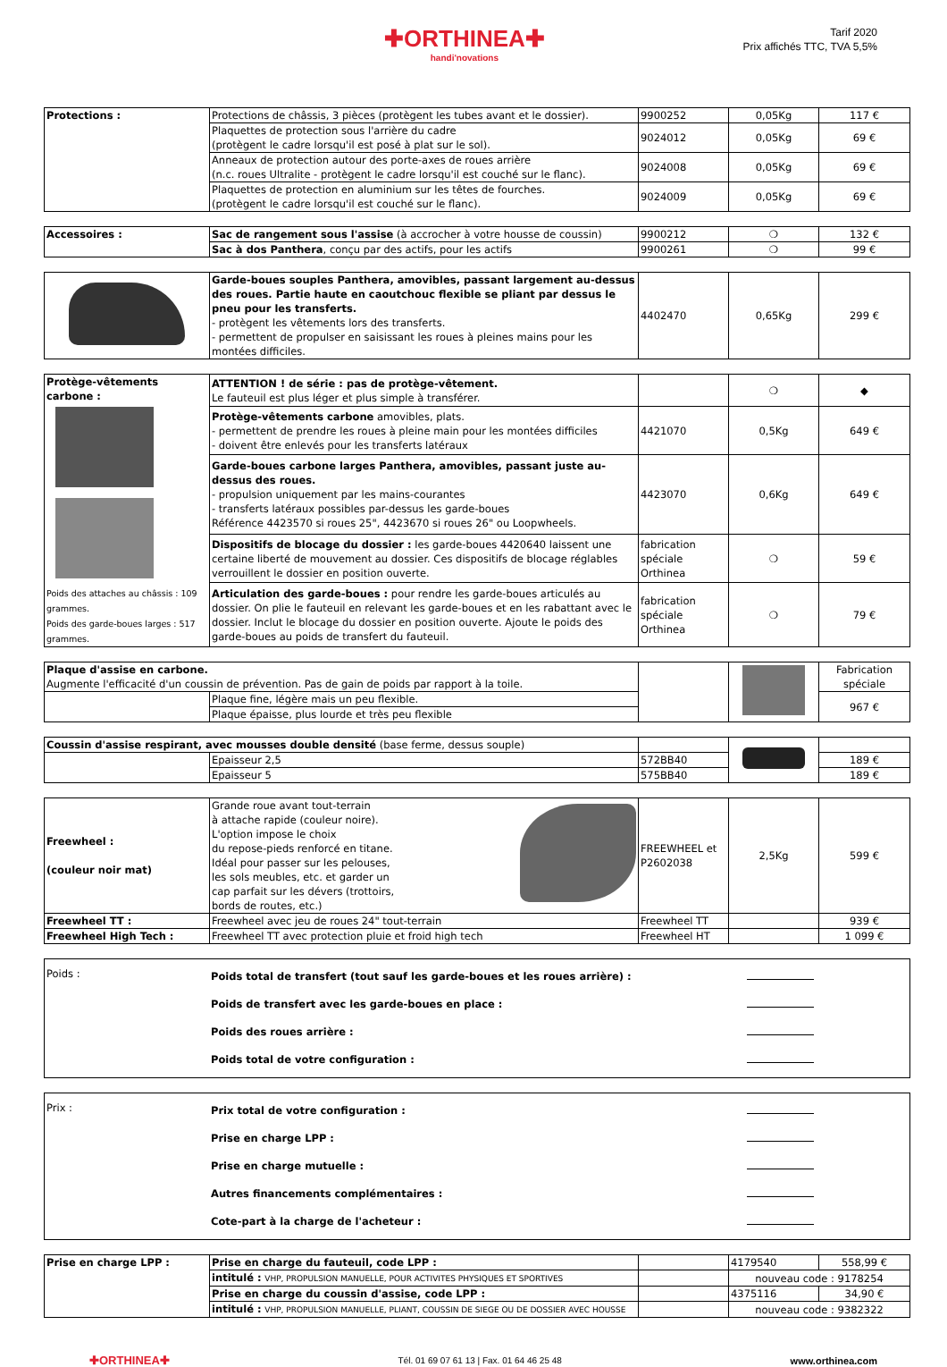✚ORTHINEA✚
handi'novations
Tarif 2020
Prix affichés TTC, TVA 5,5%
| Protections : | Protections de châssis, 3 pièces (protègent les tubes avant et le dossier). | 9900252 | 0,05Kg | 117 € |
| | Plaquettes de protection sous l'arrière du cadre (protègent le cadre lorsqu'il est posé à plat sur le sol). | 9024012 | 0,05Kg | 69 € |
| | Anneaux de protection autour des porte-axes de roues arrière (n.c. roues Ultralite - protègent le cadre lorsqu'il est couché sur le flanc). | 9024008 | 0,05Kg | 69 € |
| | Plaquettes de protection en aluminium sur les têtes de fourches. (protègent le cadre lorsqu'il est couché sur le flanc). | 9024009 | 0,05Kg | 69 € |
| Accessoires : | Sac de rangement sous l'assise (à accrocher à votre housse de coussin) | 9900212 | ❍ | 132 € |
| | Sac à dos Panthera , conçu par des actifs, pour les actifs | 9900261 | ❍ | 99 € |
| | Garde-boues souples Panthera, amovibles, passant largement au-dessus des roues. Partie haute en caoutchouc flexible se pliant par dessus le pneu pour les transferts. - protègent les vêtements lors des transferts. - permettent de propulser en saisissant les roues à pleines mains pour les montées difficiles. | 4402470 | 0,65Kg | 299 € |
| Protège-vêtements carbone : Poids des attaches au châssis : 109 grammes. Poids des garde-boues larges : 517 grammes. | ATTENTION ! de série : pas de protège-vêtement. Le fauteuil est plus léger et plus simple à transférer. | | ❍ | ◆ |
| | Protège-vêtements carbone amovibles, plats. - permettent de prendre les roues à pleine main pour les montées difficiles - doivent être enlevés pour les transferts latéraux | 4421070 | 0,5Kg | 649 € |
| | Garde-boues carbone larges Panthera, amovibles, passant juste au-dessus des roues. - propulsion uniquement par les mains-courantes - transferts latéraux possibles par-dessus les garde-boues Référence 4423570 si roues 25", 4423670 si roues 26" ou Loopwheels. | 4423070 | 0,6Kg | 649 € |
| | Dispositifs de blocage du dossier : les garde-boues 4420640 laissent une certaine liberté de mouvement au dossier. Ces dispositifs de blocage réglables verrouillent le dossier en position ouverte. | fabrication spéciale Orthinea | ❍ | 59 € |
| | Articulation des garde-boues : pour rendre les garde-boues articulés au dossier. On plie le fauteuil en relevant les garde-boues et en les rabattant avec le dossier. Inclut le blocage du dossier en position ouverte. Ajoute le poids des garde-boues au poids de transfert du fauteuil. | fabrication spéciale Orthinea | ❍ | 79 € |
| Plaque d'assise en carbone. Augmente l'efficacité d'un coussin de prévention. Pas de gain de poids par rapport à la toile. | | | | Fabrication spéciale |
| | Plaque fine, légère mais un peu flexible. | | | 967 € |
| | Plaque épaisse, plus lourde et très peu flexible | | | |
| Coussin d'assise respirant, avec mousses double densité (base ferme, dessus souple) | | | | |
| | Epaisseur 2,5 | 572BB40 | | 189 € |
| | Epaisseur 5 | 575BB40 | | 189 € |
| Freewheel : (couleur noir mat) | Grande roue avant tout-terrain à attache rapide (couleur noire). L'option impose le choix du repose-pieds renforcé en titane. Idéal pour passer sur les pelouses, les sols meubles, etc. et garder un cap parfait sur les dévers (trottoirs, bords de routes, etc.) | FREEWHEEL et P2602038 | 2,5Kg | 599 € |
| Freewheel TT : | Freewheel avec jeu de roues 24" tout-terrain | Freewheel TT | | 939 € |
| Freewheel High Tech : | Freewheel TT avec protection pluie et froid high tech | Freewheel HT | | 1 099 € |
| Poids : | Poids total de transfert (tout sauf les garde-boues et les roues arrière) : Poids de transfert avec les garde-boues en place : Poids des roues arrière : Poids total de votre configuration : | |
| Prix : | Prix total de votre configuration : Prise en charge LPP : Prise en charge mutuelle : Autres financements complémentaires : Cote-part à la charge de l'acheteur : | |
| Prise en charge LPP : | Prise en charge du fauteuil, code LPP : | | 4179540 | 558,99 € |
| | intitulé : VHP, PROPULSION MANUELLE, POUR ACTIVITES PHYSIQUES ET SPORTIVES | | nouveau code : 9178254 | |
| | Prise en charge du coussin d'assise, code LPP : | | 4375116 | 34,90 € |
| | intitulé : VHP, PROPULSION MANUELLE, PLIANT, COUSSIN DE SIEGE OU DE DOSSIER AVEC HOUSSE | | nouveau code : 9382322 | |
✚ORTHINEA✚ Tél. 01 69 07 61 13 | Fax. 01 64 46 25 48 www.orthinea.com